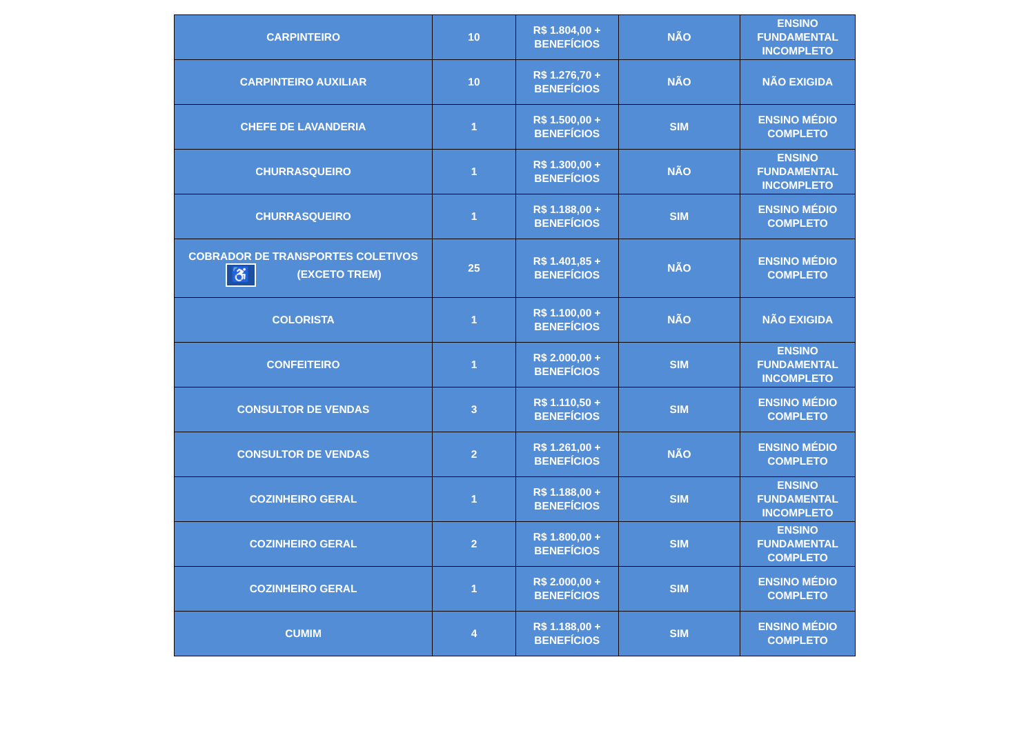| CARPINTEIRO | 10 | R$ 1.804,00 + BENEFÍCIOS | NÃO | ENSINO FUNDAMENTAL INCOMPLETO |
| CARPINTEIRO AUXILIAR | 10 | R$ 1.276,70 + BENEFÍCIOS | NÃO | NÃO EXIGIDA |
| CHEFE DE LAVANDERIA | 1 | R$ 1.500,00 + BENEFÍCIOS | SIM | ENSINO MÉDIO COMPLETO |
| CHURRASQUEIRO | 1 | R$ 1.300,00 + BENEFÍCIOS | NÃO | ENSINO FUNDAMENTAL INCOMPLETO |
| CHURRASQUEIRO | 1 | R$ 1.188,00 + BENEFÍCIOS | SIM | ENSINO MÉDIO COMPLETO |
| COBRADOR DE TRANSPORTES COLETIVOS ♿ (EXCETO TREM) | 25 | R$ 1.401,85 + BENEFÍCIOS | NÃO | ENSINO MÉDIO COMPLETO |
| COLORISTA | 1 | R$ 1.100,00 + BENEFÍCIOS | NÃO | NÃO EXIGIDA |
| CONFEITEIRO | 1 | R$ 2.000,00 + BENEFÍCIOS | SIM | ENSINO FUNDAMENTAL INCOMPLETO |
| CONSULTOR DE VENDAS | 3 | R$ 1.110,50 + BENEFÍCIOS | SIM | ENSINO MÉDIO COMPLETO |
| CONSULTOR DE VENDAS | 2 | R$ 1.261,00 + BENEFÍCIOS | NÃO | ENSINO MÉDIO COMPLETO |
| COZINHEIRO GERAL | 1 | R$ 1.188,00 + BENEFÍCIOS | SIM | ENSINO FUNDAMENTAL INCOMPLETO |
| COZINHEIRO GERAL | 2 | R$ 1.800,00 + BENEFÍCIOS | SIM | ENSINO FUNDAMENTAL COMPLETO |
| COZINHEIRO GERAL | 1 | R$ 2.000,00 + BENEFÍCIOS | SIM | ENSINO MÉDIO COMPLETO |
| CUMIM | 4 | R$ 1.188,00 + BENEFÍCIOS | SIM | ENSINO MÉDIO COMPLETO |